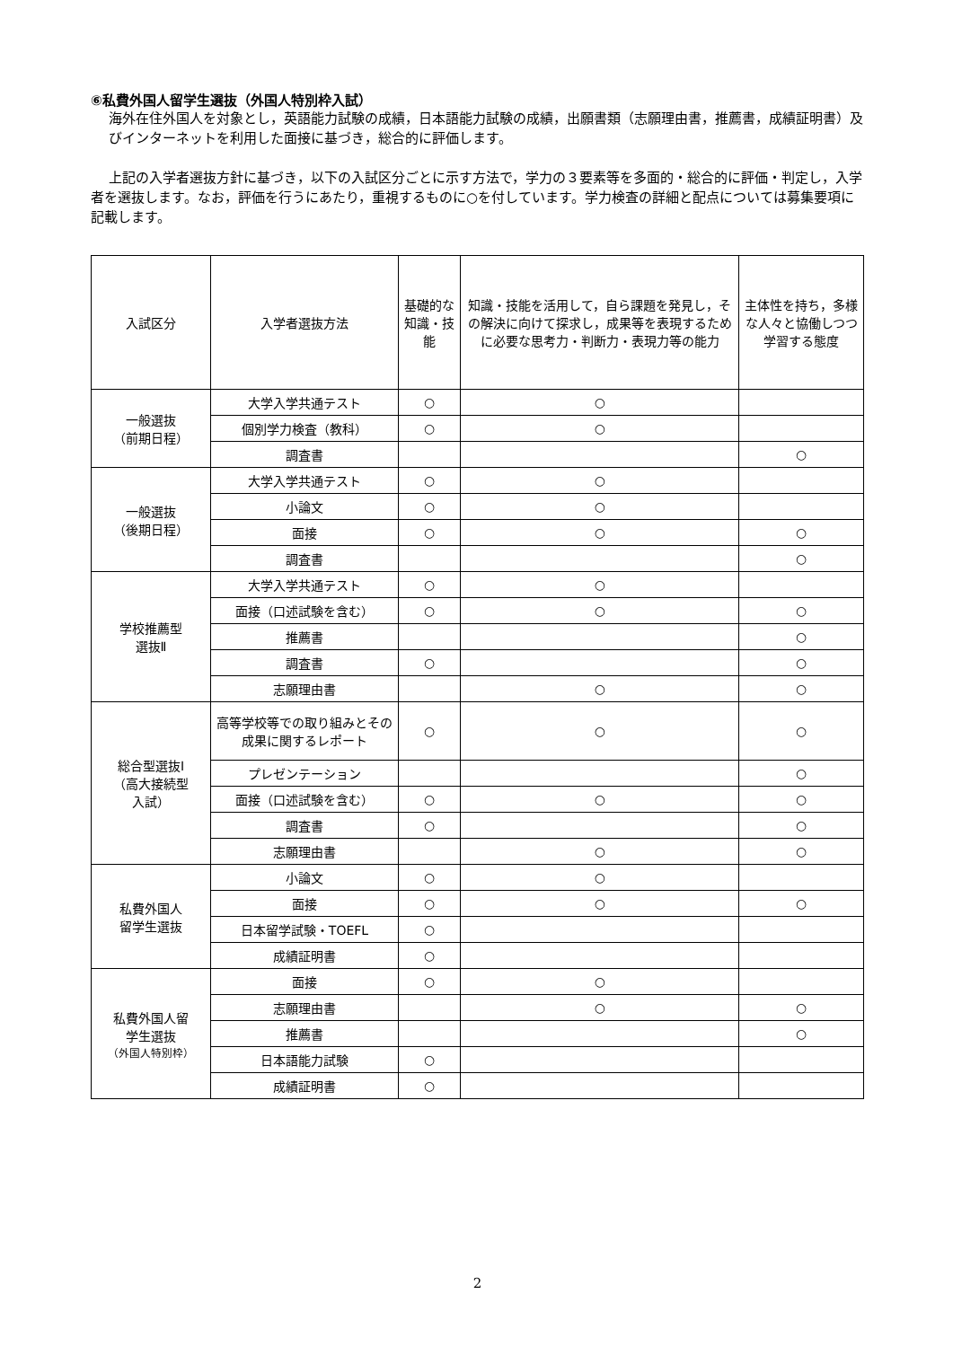⑥私費外国人留学生選抜（外国人特別枠入試）
海外在住外国人を対象とし，英語能力試験の成績，日本語能力試験の成績，出願書類（志願理由書，推薦書，成績証明書）及びインターネットを利用した面接に基づき，総合的に評価します。
上記の入学者選抜方針に基づき，以下の入試区分ごとに示す方法で，学力の３要素等を多面的・総合的に評価・判定し，入学者を選抜します。なお，評価を行うにあたり，重視するものに○を付しています。学力検査の詳細と配点については募集要項に記載します。
| 入試区分 | 入学者選抜方法 | 基礎的な知識・技能 | 知識・技能を活用して，自ら課題を発見し，その解決に向けて探求し，成果等を表現するために必要な思考力・判断力・表現力等の能力 | 主体性を持ち，多様な人々と協働しつつ学習する態度 |
| --- | --- | --- | --- | --- |
| 一般選抜 （前期日程） | 大学入学共通テスト | ○ | ○ | |
| | 個別学力検査（教科） | ○ | ○ | |
| | 調査書 | | | ○ |
| 一般選抜 （後期日程） | 大学入学共通テスト | ○ | ○ | |
| | 小論文 | ○ | ○ | |
| | 面接 | ○ | ○ | ○ |
| | 調査書 | | | ○ |
| 学校推薦型 選抜Ⅱ | 大学入学共通テスト | ○ | ○ | |
| | 面接（口述試験を含む） | ○ | ○ | ○ |
| | 推薦書 | | | ○ |
| | 調査書 | ○ | | ○ |
| | 志願理由書 | | ○ | ○ |
| 総合型選抜Ⅰ （高大接続型 入試） | 高等学校等での取り組みとその成果に関するレポート | ○ | ○ | ○ |
| | プレゼンテーション | | | ○ |
| | 面接（口述試験を含む） | ○ | ○ | ○ |
| | 調査書 | ○ | | ○ |
| | 志願理由書 | | ○ | ○ |
| 私費外国人 留学生選抜 | 小論文 | ○ | ○ | |
| | 面接 | ○ | ○ | ○ |
| | 日本留学試験・TOEFL | ○ | | |
| | 成績証明書 | ○ | | |
| 私費外国人留 学生選抜 （外国人特別枠） | 面接 | ○ | ○ | |
| | 志願理由書 | | ○ | ○ |
| | 推薦書 | | | ○ |
| | 日本語能力試験 | ○ | | |
| | 成績証明書 | ○ | | |
2